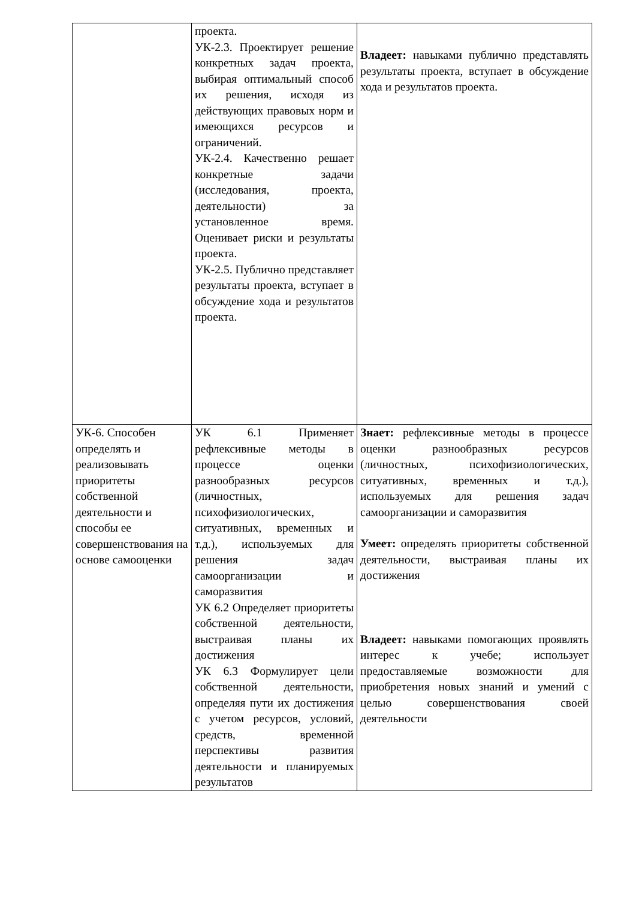| | проекта. УК-2.3. Проектирует решение конкретных задач проекта, выбирая оптимальный способ их решения, исходя из действующих правовых норм и имеющихся ресурсов и ограничений. УК-2.4. Качественно решает конкретные задачи (исследования, проекта, деятельности) за установленное время. Оценивает риски и результаты проекта. УК-2.5. Публично представляет результаты проекта, вступает в обсуждение хода и результатов проекта. | Владеет: навыками публично представлять результаты проекта, вступает в обсуждение хода и результатов проекта. |
| УК-6. Способен определять и реализовывать приоритеты собственной деятельности и способы ее совершенствования на основе самооценки | УК 6.1 Применяет рефлексивные методы в процессе оценки разнообразных ресурсов (личностных, психофизиологических, ситуативных, временных и т.д.), используемых для решения задач самоорганизации и саморазвития УК 6.2 Определяет приоритеты собственной деятельности, выстраивая планы их достижения УК 6.3 Формулирует цели собственной деятельности, определяя пути их достижения с учетом ресурсов, условий, средств, временной перспективы развития деятельности и планируемых результатов | Знает: рефлексивные методы в процессе оценки разнообразных ресурсов (личностных, психофизиологических, ситуативных, временных и т.д.), используемых для решения задач самоорганизации и саморазвития Умеет: определять приоритеты собственной деятельности, выстраивая планы их достижения Владеет: навыками помогающих проявлять интерес к учебе; использует предоставляемые возможности для приобретения новых знаний и умений с целью совершенствования своей деятельности |